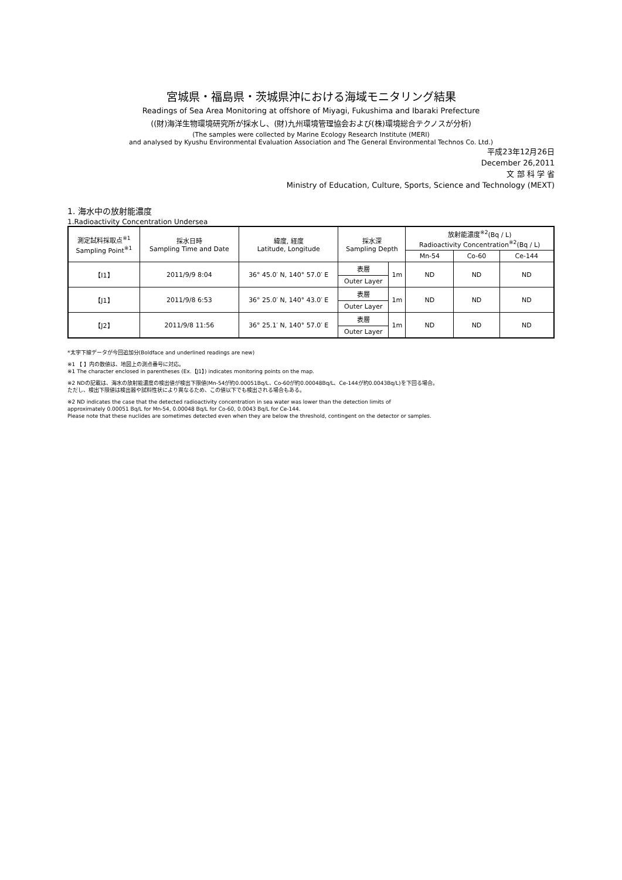宮城県・福島県・茨城県沖における海域モニタリング結果
Readings of Sea Area Monitoring at offshore of Miyagi, Fukushima and Ibaraki Prefecture
((財)海洋生物環境研究所が採水し、(財)九州環境管理協会および(株)環境総合テクノスが分析)
(The samples were collected by Marine Ecology Research Institute (MERI)
and analysed by Kyushu Environmental Evaluation Association and The General Environmental Technos Co. Ltd.)
平成23年12月26日
December 26,2011
文 部 科 学 省
Ministry of Education, Culture, Sports, Science and Technology (MEXT)
1. 海水中の放射能濃度
1.Radioactivity Concentration Undersea
| 測定試料採取点<sup>※1</sup> Sampling Point<sup>※1</sup> | 採水日時 Sampling Time and Date | 緯度, 経度 Latitude, Longitude | 採水深 Sampling Depth | | 放射能濃度<sup>※2</sup>(Bq / L) Radioactivity Concentration<sup>※2</sup>(Bq / L) | | |
| --- | --- | --- | --- | --- | --- | --- | --- |
| | | | | | Mn-54 | Co-60 | Ce-144 |
| 【I1】 | 2011/9/9 8:04 | 36° 45.0′ N, 140° 57.0′ E | 表層 | 1m | ND | ND | ND |
| | | | Outer Layer | | | | |
| 【J1】 | 2011/9/8 6:53 | 36° 25.0′ N, 140° 43.0′ E | 表層 | 1m | ND | ND | ND |
| | | | Outer Layer | | | | |
| 【J2】 | 2011/9/8 11:56 | 36° 25.1′ N, 140° 57.0′ E | 表層 | 1m | ND | ND | ND |
| | | | Outer Layer | | | | |
*太字下線データが今回追加分(Boldface and underlined readings are new)
※1 【 】内の数値は、地図上の測点番号に対応。
※1 The character enclosed in parentheses (Ex.【J1】) indicates monitoring points on the map.
※2 NDの記載は、海水の放射能濃度の検出値が検出下限値(Mn-54が約0.00051Bq/L、Co-60が約0.00048Bq/L、Ce-144が約0.0043Bq/L)を下回る場合。
ただし、検出下限値は検出器や試料性状により異なるため、この値以下でも検出される場合もある。
※2 ND indicates the case that the detected radioactivity concentration in sea water was lower than the detection limits of
approximately 0.00051 Bq/L for Mn-54, 0.00048 Bq/L for Co-60, 0.0043 Bq/L for Ce-144.
Please note that these nuclides are sometimes detected even when they are below the threshold, contingent on the detector or samples.